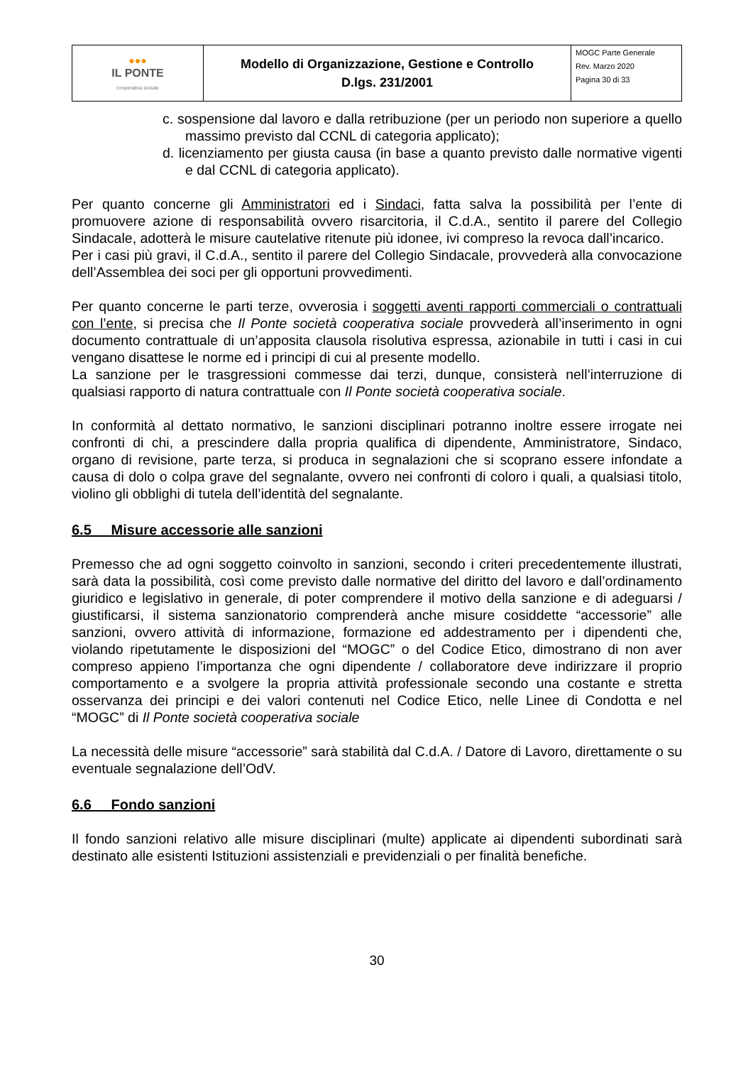| ●●● IL PONTE cooperativa sociale | Modello di Organizzazione, Gestione e Controllo D.lgs. 231/2001 | MOGC Parte Generale Rev. Marzo 2020 Pagina 30 di 33 |
c. sospensione dal lavoro e dalla retribuzione (per un periodo non superiore a quello massimo previsto dal CCNL di categoria applicato);
d. licenziamento per giusta causa (in base a quanto previsto dalle normative vigenti e dal CCNL di categoria applicato).
Per quanto concerne gli Amministratori ed i Sindaci, fatta salva la possibilità per l’ente di promuovere azione di responsabilità ovvero risarcitoria, il C.d.A., sentito il parere del Collegio Sindacale, adotterà le misure cautelative ritenute più idonee, ivi compreso la revoca dall’incarico.
Per i casi più gravi, il C.d.A., sentito il parere del Collegio Sindacale, provvederà alla convocazione dell’Assemblea dei soci per gli opportuni provvedimenti.
Per quanto concerne le parti terze, ovverosia i soggetti aventi rapporti commerciali o contrattuali con l’ente, si precisa che Il Ponte società cooperativa sociale provvederà all’inserimento in ogni documento contrattuale di un’apposita clausola risolutiva espressa, azionabile in tutti i casi in cui vengano disattese le norme ed i principi di cui al presente modello.
La sanzione per le trasgressioni commesse dai terzi, dunque, consisterà nell’interruzione di qualsiasi rapporto di natura contrattuale con Il Ponte società cooperativa sociale.
In conformità al dettato normativo, le sanzioni disciplinari potranno inoltre essere irrogate nei confronti di chi, a prescindere dalla propria qualifica di dipendente, Amministratore, Sindaco, organo di revisione, parte terza, si produca in segnalazioni che si scoprano essere infondate a causa di dolo o colpa grave del segnalante, ovvero nei confronti di coloro i quali, a qualsiasi titolo, violino gli obblighi di tutela dell’identità del segnalante.
6.5 Misure accessorie alle sanzioni
Premesso che ad ogni soggetto coinvolto in sanzioni, secondo i criteri precedentemente illustrati, sarà data la possibilità, così come previsto dalle normative del diritto del lavoro e dall’ordinamento giuridico e legislativo in generale, di poter comprendere il motivo della sanzione e di adeguarsi / giustificarsi, il sistema sanzionatorio comprenderà anche misure cosiddette “accessorie” alle sanzioni, ovvero attività di informazione, formazione ed addestramento per i dipendenti che, violando ripetutamente le disposizioni del “MOGC” o del Codice Etico, dimostrano di non aver compreso appieno l’importanza che ogni dipendente / collaboratore deve indirizzare il proprio comportamento e a svolgere la propria attività professionale secondo una costante e stretta osservanza dei principi e dei valori contenuti nel Codice Etico, nelle Linee di Condotta e nel “MOGC” di Il Ponte società cooperativa sociale
La necessità delle misure “accessorie” sarà stabilità dal C.d.A. / Datore di Lavoro, direttamente o su eventuale segnalazione dell’OdV.
6.6 Fondo sanzioni
Il fondo sanzioni relativo alle misure disciplinari (multe) applicate ai dipendenti subordinati sarà destinato alle esistenti Istituzioni assistenziali e previdenziali o per finalità benefiche.
30